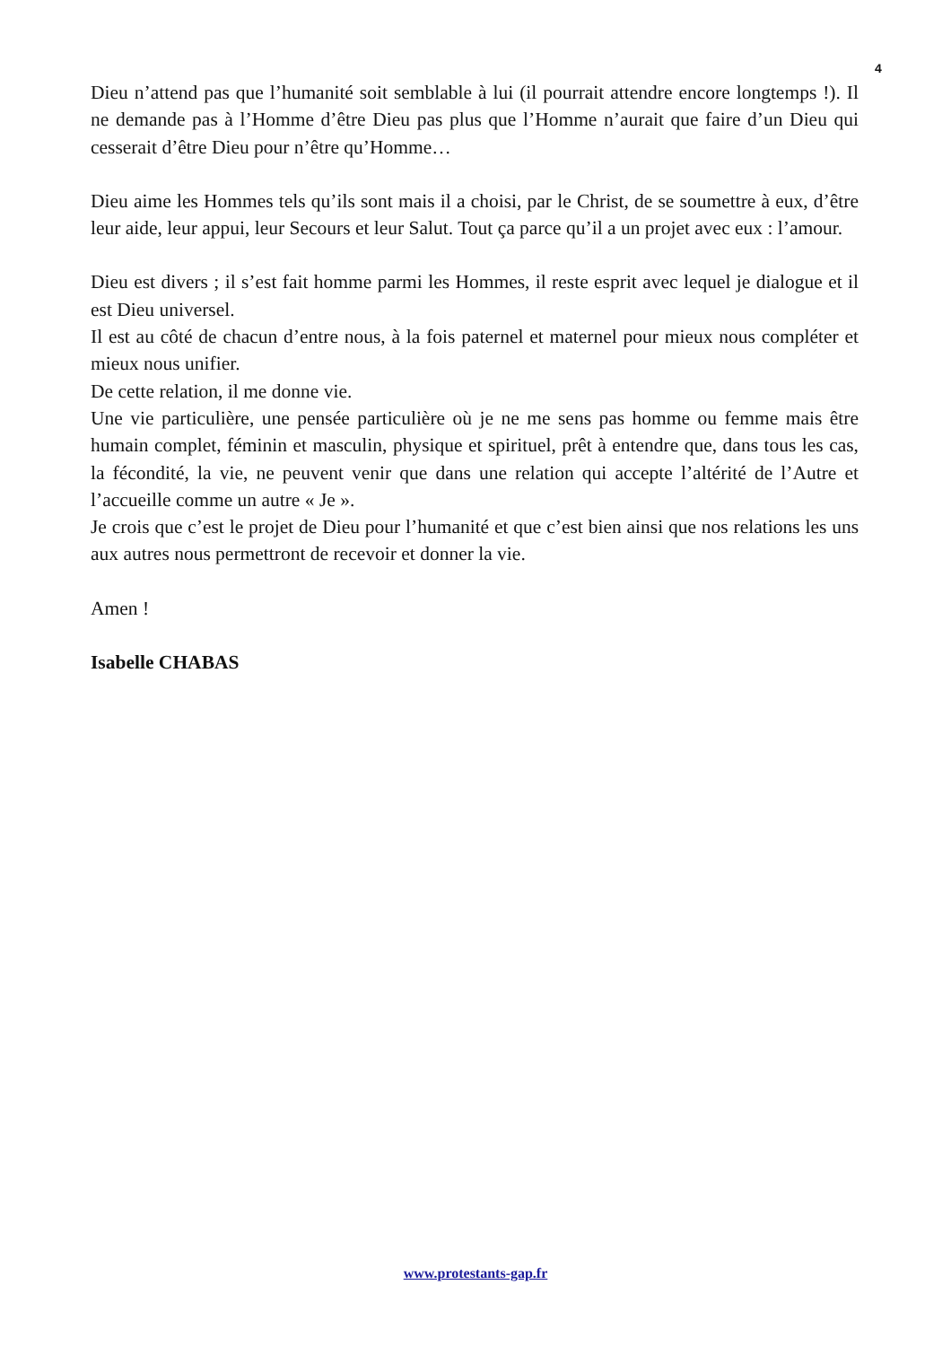4
Dieu n’attend pas que l’humanité soit semblable à lui (il pourrait attendre encore longtemps !). Il ne demande pas à l’Homme d’être Dieu pas plus que l’Homme n’aurait que faire d’un Dieu qui cesserait d’être Dieu pour n’être qu’Homme…
Dieu aime les Hommes tels qu’ils sont mais il a choisi, par le Christ, de se soumettre à eux, d’être leur aide, leur appui, leur Secours et leur Salut. Tout ça parce qu’il a un projet avec eux : l’amour.
Dieu est divers ; il s’est fait homme parmi les Hommes, il reste esprit avec lequel je dialogue et il est Dieu universel.
Il est au côté de chacun d’entre nous, à la fois paternel et maternel pour mieux nous compléter et mieux nous unifier.
De cette relation, il me donne vie.
Une vie particulière, une pensée particulière où je ne me sens pas homme ou femme mais être humain complet, féminin et masculin, physique et spirituel, prêt à entendre que, dans tous les cas, la fécondité, la vie, ne peuvent venir que dans une relation qui accepte l’altérité de l’Autre et l’accueille comme un autre « Je ».
Je crois que c’est le projet de Dieu pour l’humanité et que c’est bien ainsi que nos relations les uns aux autres nous permettront de recevoir et donner la vie.
Amen !
Isabelle CHABAS
www.protestants-gap.fr